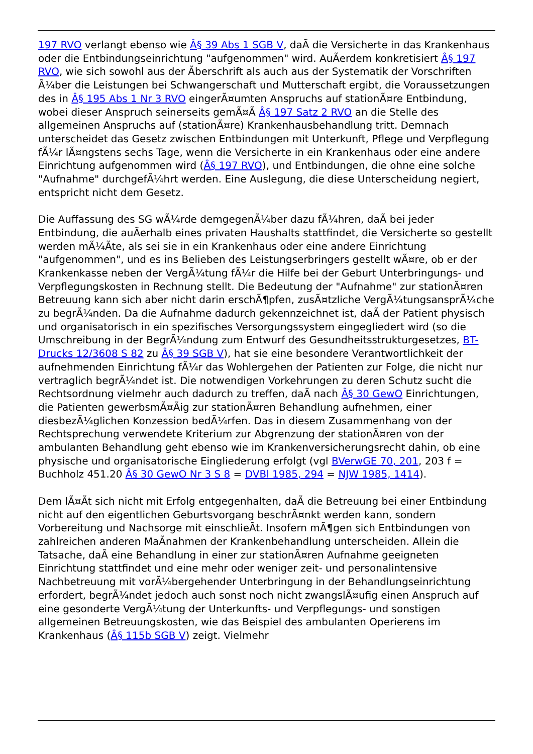197 RVO verlangt ebenso wie Â§ 39 Abs 1 SGB V, daÃ die Versicherte in das Krankenhaus oder die Entbindungseinrichtung "aufgenommen" wird. AuÃerdem konkretisiert Â§ 197 RVO, wie sich sowohl aus der Ãberschrift als auch aus der Systematik der Vorschriften Ã¼ber die Leistungen bei Schwangerschaft und Mutterschaft ergibt, die Voraussetzungen des in Â§ 195 Abs 1 Nr 3 RVO eingerÃ¤umten Anspruchs auf stationÃ¤re Entbindung, wobei dieser Anspruch seinerseits gemÃ¤Ã Â§ 197 Satz 2 RVO an die Stelle des allgemeinen Anspruchs auf (stationÃ¤re) Krankenhausbehandlung tritt. Demnach unterscheidet das Gesetz zwischen Entbindungen mit Unterkunft, Pflege und Verpflegung fÃ¼r lÃ¤ngstens sechs Tage, wenn die Versicherte in ein Krankenhaus oder eine andere Einrichtung aufgenommen wird (Â§ 197 RVO), und Entbindungen, die ohne eine solche "Aufnahme" durchgefÃ¼hrt werden. Eine Auslegung, die diese Unterscheidung negiert, entspricht nicht dem Gesetz.
Die Auffassung des SG wÃ¼rde demgegenÃ¼ber dazu fÃ¼hren, daÃ bei jeder Entbindung, die auÃerhalb eines privaten Haushalts stattfindet, die Versicherte so gestellt werden mÃ¼Ãte, als sei sie in ein Krankenhaus oder eine andere Einrichtung "aufgenommen", und es ins Belieben des Leistungserbringers gestellt wÃ¤re, ob er der Krankenkasse neben der VergÃ¼tung fÃ¼r die Hilfe bei der Geburt Unterbringungs- und Verpflegungskosten in Rechnung stellt. Die Bedeutung der "Aufnahme" zur stationÃ¤ren Betreuung kann sich aber nicht darin erschÃ¶pfen, zusÃ¤tzliche VergÃ¼tungsansprÃ¼che zu begrÃ¼nden. Da die Aufnahme dadurch gekennzeichnet ist, daÃ der Patient physisch und organisatorisch in ein spezifisches Versorgungssystem eingegliedert wird (so die Umschreibung in der BegrÃ¼ndung zum Entwurf des Gesundheitsstrukturgesetzes, BT-Drucks 12/3608 S 82 zu Â§ 39 SGB V), hat sie eine besondere Verantwortlichkeit der aufnehmenden Einrichtung fÃ¼r das Wohlergehen der Patienten zur Folge, die nicht nur vertraglich begrÃ¼ndet ist. Die notwendigen Vorkehrungen zu deren Schutz sucht die Rechtsordnung vielmehr auch dadurch zu treffen, daÃ nach Â§ 30 GewO Einrichtungen, die Patienten gewerbsmÃ¤Ãig zur stationÃ¤ren Behandlung aufnehmen, einer diesbezÃ¼glichen Konzession bedÃ¼rfen. Das in diesem Zusammenhang von der Rechtsprechung verwendete Kriterium zur Abgrenzung der stationÃ¤ren von der ambulanten Behandlung geht ebenso wie im Krankenversicherungsrecht dahin, ob eine physische und organisatorische Eingliederung erfolgt (vgl BVerwGE 70, 201, 203 f = Buchholz 451.20 Â§ 30 GewO Nr 3 S 8 = DVBl 1985, 294 = NJW 1985, 1414).
Dem lÃ¤Ãt sich nicht mit Erfolg entgegenhalten, daÃ die Betreuung bei einer Entbindung nicht auf den eigentlichen Geburtsvorgang beschrÃ¤nkt werden kann, sondern Vorbereitung und Nachsorge mit einschlieÃt. Insofern mÃ¶gen sich Entbindungen von zahlreichen anderen MaÃnahmen der Krankenbehandlung unterscheiden. Allein die Tatsache, daÃ eine Behandlung in einer zur stationÃ¤ren Aufnahme geeigneten Einrichtung stattfindet und eine mehr oder weniger zeit- und personalintensive Nachbetreuung mit vorÃ¼bergehender Unterbringung in der Behandlungseinrichtung erfordert, begrÃ¼ndet jedoch auch sonst noch nicht zwangslÃ¤ufig einen Anspruch auf eine gesonderte VergÃ¼tung der Unterkunfts- und Verpflegungs- und sonstigen allgemeinen Betreuungskosten, wie das Beispiel des ambulanten Operierens im Krankenhaus (Â§ 115b SGB V) zeigt. Vielmehr